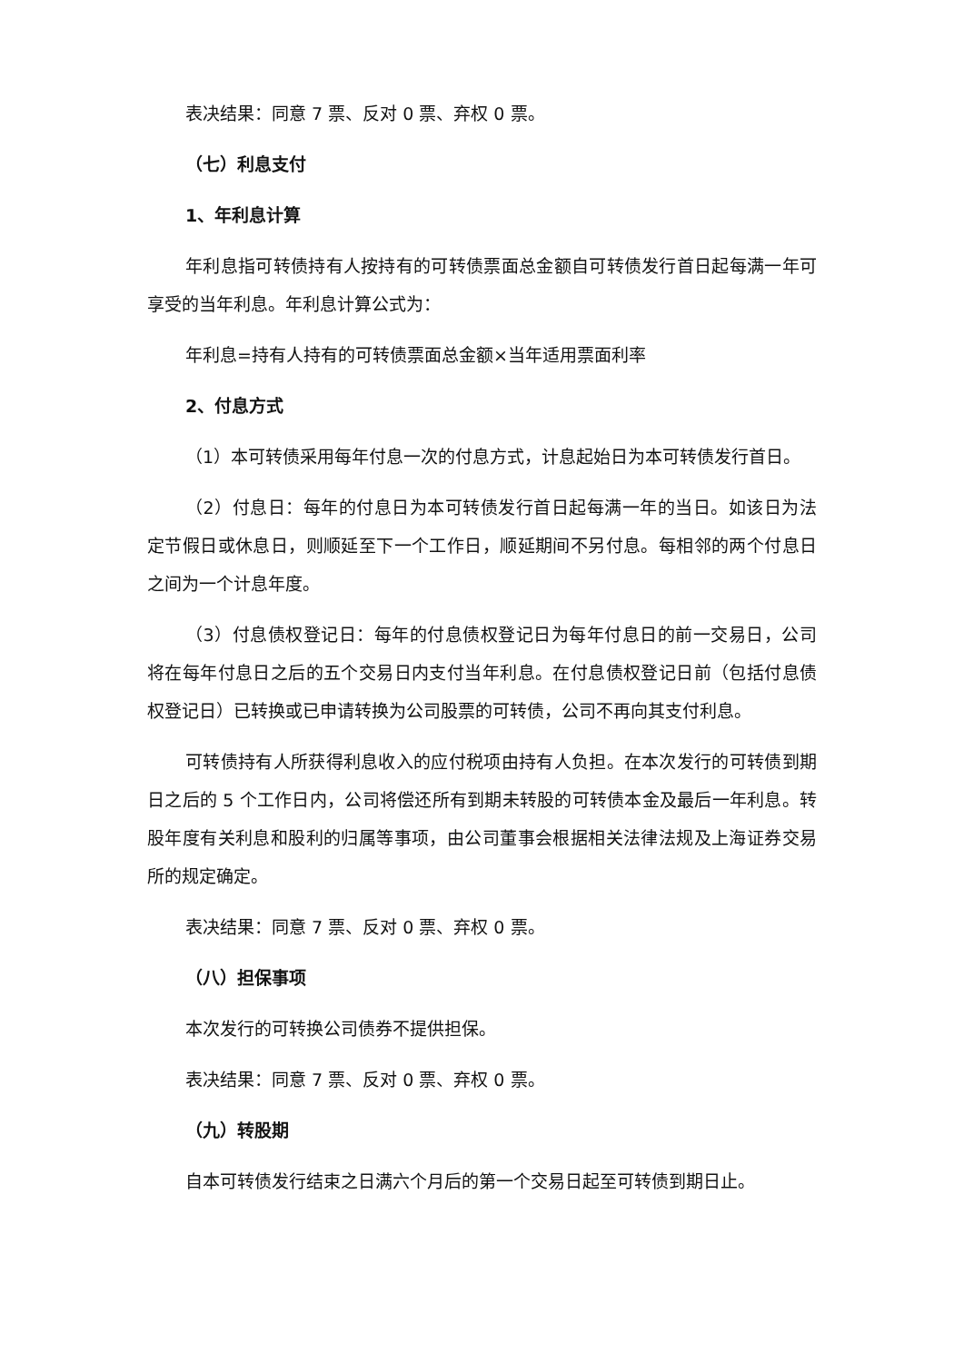表决结果：同意 7 票、反对 0 票、弃权 0 票。
（七）利息支付
1、年利息计算
年利息指可转债持有人按持有的可转债票面总金额自可转债发行首日起每满一年可享受的当年利息。年利息计算公式为：
年利息=持有人持有的可转债票面总金额×当年适用票面利率
2、付息方式
（1）本可转债采用每年付息一次的付息方式，计息起始日为本可转债发行首日。
（2）付息日：每年的付息日为本可转债发行首日起每满一年的当日。如该日为法定节假日或休息日，则顺延至下一个工作日，顺延期间不另付息。每相邻的两个付息日之间为一个计息年度。
（3）付息债权登记日：每年的付息债权登记日为每年付息日的前一交易日，公司将在每年付息日之后的五个交易日内支付当年利息。在付息债权登记日前（包括付息债权登记日）已转换或已申请转换为公司股票的可转债，公司不再向其支付利息。
可转债持有人所获得利息收入的应付税项由持有人负担。在本次发行的可转债到期日之后的 5 个工作日内，公司将偿还所有到期未转股的可转债本金及最后一年利息。转股年度有关利息和股利的归属等事项，由公司董事会根据相关法律法规及上海证券交易所的规定确定。
表决结果：同意 7 票、反对 0 票、弃权 0 票。
（八）担保事项
本次发行的可转换公司债券不提供担保。
表决结果：同意 7 票、反对 0 票、弃权 0 票。
（九）转股期
自本可转债发行结束之日满六个月后的第一个交易日起至可转债到期日止。